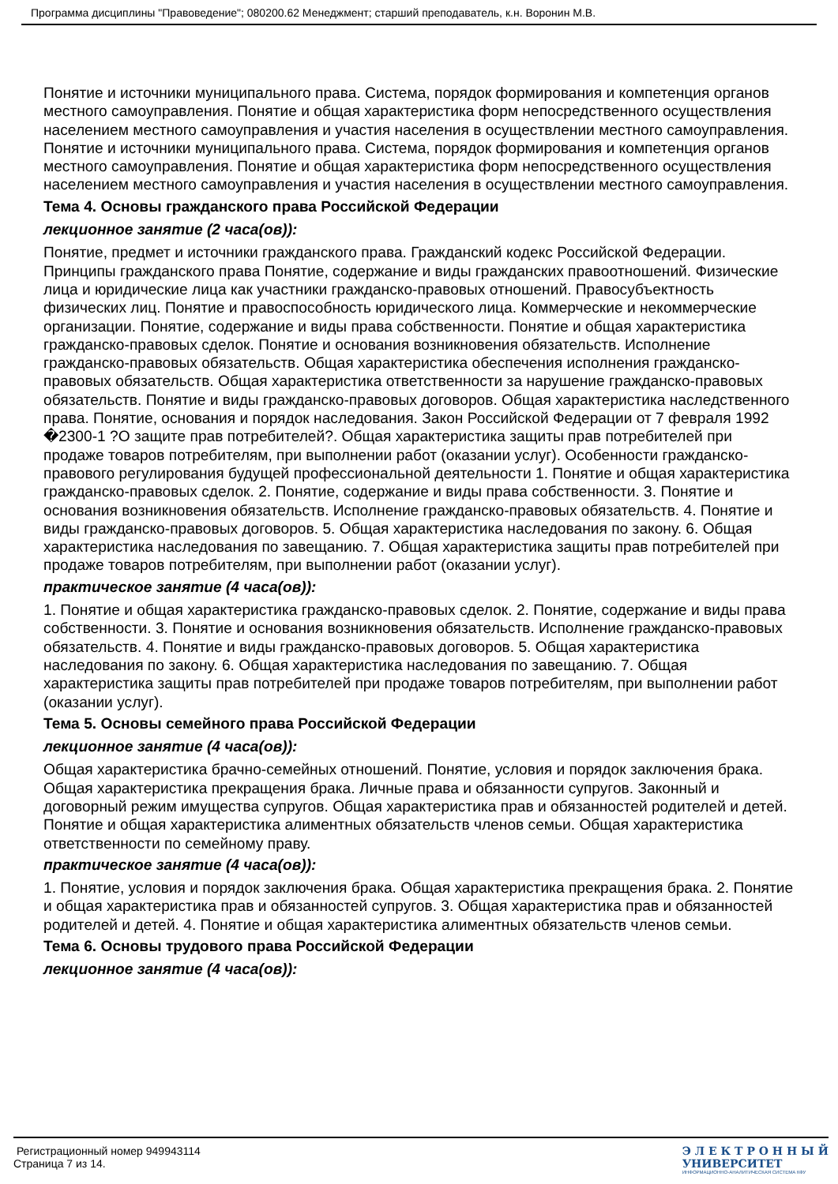Программа дисциплины "Правоведение"; 080200.62 Менеджмент; старший преподаватель, к.н. Воронин М.В.
Понятие и источники муниципального права. Система, порядок формирования и компетенция органов местного самоуправления. Понятие и общая характеристика форм непосредственного осуществления населением местного самоуправления и участия населения в осуществлении местного самоуправления. Понятие и источники муниципального права. Система, порядок формирования и компетенция органов местного самоуправления. Понятие и общая характеристика форм непосредственного осуществления населением местного самоуправления и участия населения в осуществлении местного самоуправления.
Тема 4. Основы гражданского права Российской Федерации
лекционное занятие (2 часа(ов)):
Понятие, предмет и источники гражданского права. Гражданский кодекс Российской Федерации. Принципы гражданского права Понятие, содержание и виды гражданских правоотношений. Физические лица и юридические лица как участники гражданско-правовых отношений. Правосубъектность физических лиц. Понятие и правоспособность юридического лица. Коммерческие и некоммерческие организации. Понятие, содержание и виды права собственности. Понятие и общая характеристика гражданско-правовых сделок. Понятие и основания возникновения обязательств. Исполнение гражданско-правовых обязательств. Общая характеристика обеспечения исполнения гражданско-правовых обязательств. Общая характеристика ответственности за нарушение гражданско-правовых обязательств. Понятие и виды гражданско-правовых договоров. Общая характеристика наследственного права. Понятие, основания и порядок наследования. Закон Российской Федерации от 7 февраля 1992 �2300-1 ?О защите прав потребителей?. Общая характеристика защиты прав потребителей при продаже товаров потребителям, при выполнении работ (оказании услуг). Особенности гражданско-правового регулирования будущей профессиональной деятельности 1. Понятие и общая характеристика гражданско-правовых сделок. 2. Понятие, содержание и виды права собственности. 3. Понятие и основания возникновения обязательств. Исполнение гражданско-правовых обязательств. 4. Понятие и виды гражданско-правовых договоров. 5. Общая характеристика наследования по закону. 6. Общая характеристика наследования по завещанию. 7. Общая характеристика защиты прав потребителей при продаже товаров потребителям, при выполнении работ (оказании услуг).
практическое занятие (4 часа(ов)):
1. Понятие и общая характеристика гражданско-правовых сделок. 2. Понятие, содержание и виды права собственности. 3. Понятие и основания возникновения обязательств. Исполнение гражданско-правовых обязательств. 4. Понятие и виды гражданско-правовых договоров. 5. Общая характеристика наследования по закону. 6. Общая характеристика наследования по завещанию. 7. Общая характеристика защиты прав потребителей при продаже товаров потребителям, при выполнении работ (оказании услуг).
Тема 5. Основы семейного права Российской Федерации
лекционное занятие (4 часа(ов)):
Общая характеристика брачно-семейных отношений. Понятие, условия и порядок заключения брака. Общая характеристика прекращения брака. Личные права и обязанности супругов. Законный и договорный режим имущества супругов. Общая характеристика прав и обязанностей родителей и детей. Понятие и общая характеристика алиментных обязательств членов семьи. Общая характеристика ответственности по семейному праву.
практическое занятие (4 часа(ов)):
1. Понятие, условия и порядок заключения брака. Общая характеристика прекращения брака. 2. Понятие и общая характеристика прав и обязанностей супругов. 3. Общая характеристика прав и обязанностей родителей и детей. 4. Понятие и общая характеристика алиментных обязательств членов семьи.
Тема 6. Основы трудового права Российской Федерации
лекционное занятие (4 часа(ов)):
Регистрационный номер 949943114
Страница 7 из 14.
Э Л Е К Т Р О Н Н Ы Й
УНИВЕРСИТЕТ
ИНФОРМАЦИОННО-АНАЛИТИЧЕСКАЯ СИСТЕМА КФУ